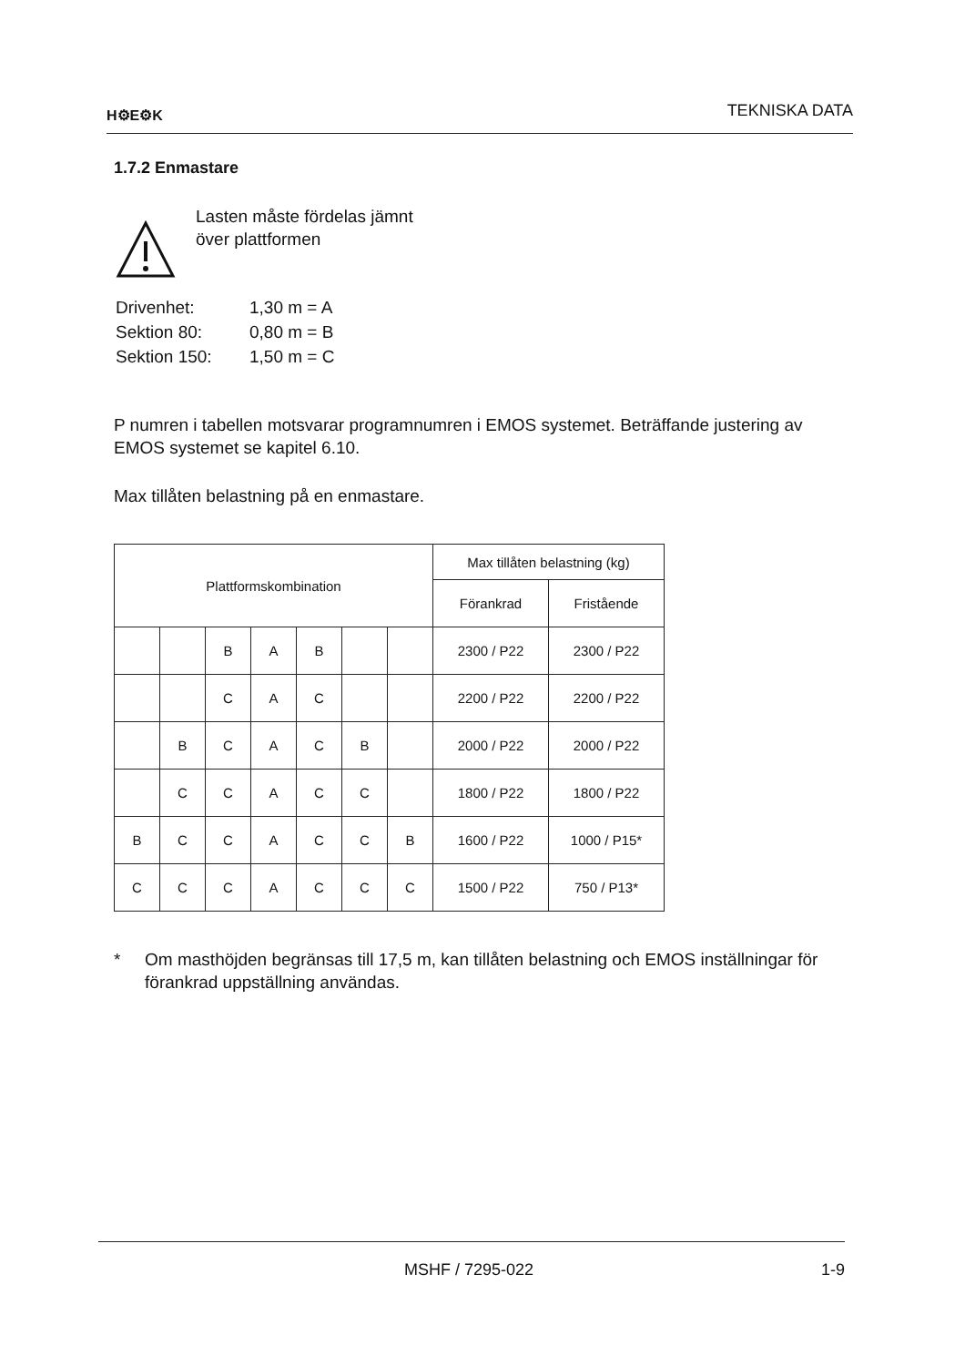H⚙E⚙K
TEKNISKA DATA
1.7.2 Enmastare
Lasten måste fördelas jämnt
över plattformen
| Drivenhet: | 1,30 m = A |
| Sektion 80: | 0,80 m = B |
| Sektion 150: | 1,50 m = C |
P numren i tabellen motsvarar programnumren i EMOS systemet. Beträffande justering av EMOS systemet se kapitel 6.10.
Max tillåten belastning på en enmastare.
| Plattformskombination | | | | | | | Max tillåten belastning (kg) | |
| --- | --- | --- | --- | --- | --- | --- | --- | --- |
| | | | | | | | Förankrad | Fristående |
| | | B | A | B | | | 2300 / P22 | 2300 / P22 |
| | | C | A | C | | | 2200 / P22 | 2200 / P22 |
| | B | C | A | C | B | | 2000 / P22 | 2000 / P22 |
| | C | C | A | C | C | | 1800 / P22 | 1800 / P22 |
| B | C | C | A | C | C | B | 1600 / P22 | 1000 / P15* |
| C | C | C | A | C | C | C | 1500 / P22 | 750 / P13* |
* Om masthöjden begränsas till 17,5 m, kan tillåten belastning och EMOS inställningar för förankrad uppställning användas.
MSHF / 7295-022 1-9